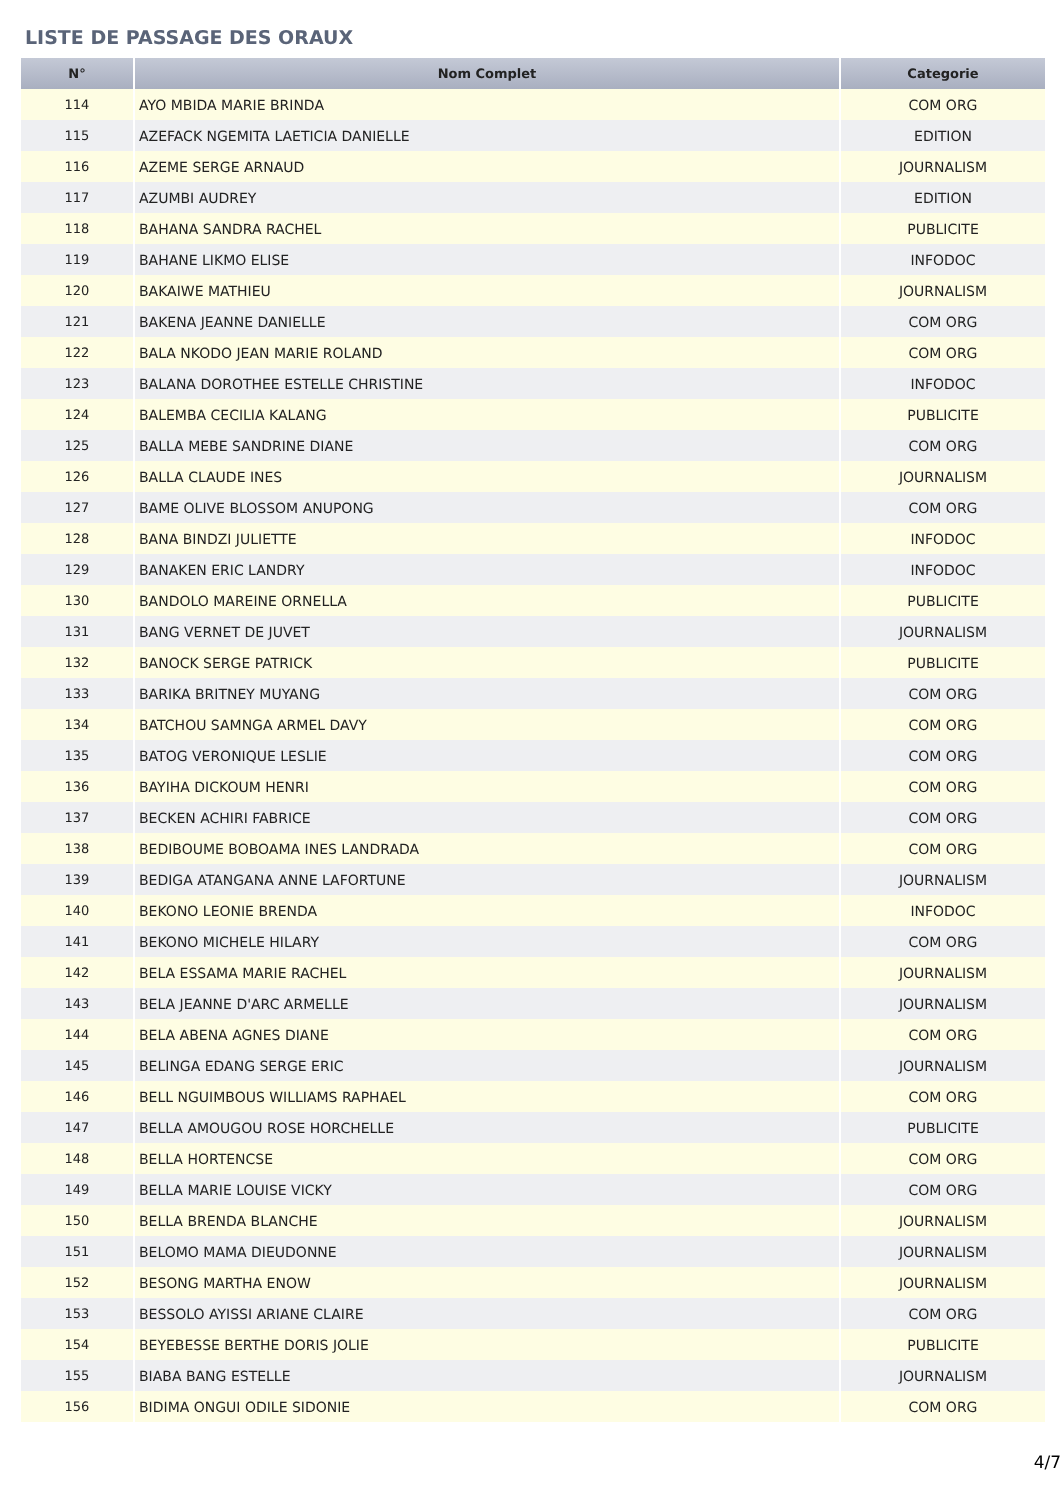LISTE DE PASSAGE DES ORAUX
| N° | Nom Complet | Categorie |
| --- | --- | --- |
| 114 | AYO MBIDA MARIE BRINDA | COM ORG |
| 115 | AZEFACK NGEMITA LAETICIA DANIELLE | EDITION |
| 116 | AZEME SERGE ARNAUD | JOURNALISM |
| 117 | AZUMBI AUDREY | EDITION |
| 118 | BAHANA SANDRA RACHEL | PUBLICITE |
| 119 | BAHANE LIKMO ELISE | INFODOC |
| 120 | BAKAIWE MATHIEU | JOURNALISM |
| 121 | BAKENA JEANNE DANIELLE | COM ORG |
| 122 | BALA NKODO JEAN MARIE ROLAND | COM ORG |
| 123 | BALANA DOROTHEE ESTELLE CHRISTINE | INFODOC |
| 124 | BALEMBA CECILIA KALANG | PUBLICITE |
| 125 | BALLA MEBE SANDRINE DIANE | COM ORG |
| 126 | BALLA CLAUDE INES | JOURNALISM |
| 127 | BAME OLIVE BLOSSOM ANUPONG | COM ORG |
| 128 | BANA BINDZI JULIETTE | INFODOC |
| 129 | BANAKEN ERIC LANDRY | INFODOC |
| 130 | BANDOLO MAREINE ORNELLA | PUBLICITE |
| 131 | BANG VERNET DE JUVET | JOURNALISM |
| 132 | BANOCK SERGE PATRICK | PUBLICITE |
| 133 | BARIKA BRITNEY MUYANG | COM ORG |
| 134 | BATCHOU SAMNGA ARMEL DAVY | COM ORG |
| 135 | BATOG VERONIQUE LESLIE | COM ORG |
| 136 | BAYIHA DICKOUM HENRI | COM ORG |
| 137 | BECKEN ACHIRI FABRICE | COM ORG |
| 138 | BEDIBOUME BOBOAMA INES LANDRADA | COM ORG |
| 139 | BEDIGA ATANGANA ANNE LAFORTUNE | JOURNALISM |
| 140 | BEKONO LEONIE BRENDA | INFODOC |
| 141 | BEKONO MICHELE HILARY | COM ORG |
| 142 | BELA ESSAMA MARIE RACHEL | JOURNALISM |
| 143 | BELA JEANNE D'ARC ARMELLE | JOURNALISM |
| 144 | BELA ABENA AGNES DIANE | COM ORG |
| 145 | BELINGA EDANG SERGE ERIC | JOURNALISM |
| 146 | BELL NGUIMBOUS WILLIAMS RAPHAEL | COM ORG |
| 147 | BELLA AMOUGOU ROSE HORCHELLE | PUBLICITE |
| 148 | BELLA HORTENCSE | COM ORG |
| 149 | BELLA MARIE LOUISE VICKY | COM ORG |
| 150 | BELLA BRENDA BLANCHE | JOURNALISM |
| 151 | BELOMO MAMA DIEUDONNE | JOURNALISM |
| 152 | BESONG MARTHA ENOW | JOURNALISM |
| 153 | BESSOLO AYISSI ARIANE CLAIRE | COM ORG |
| 154 | BEYEBESSE BERTHE DORIS JOLIE | PUBLICITE |
| 155 | BIABA BANG ESTELLE | JOURNALISM |
| 156 | BIDIMA ONGUI ODILE SIDONIE | COM ORG |
4/7